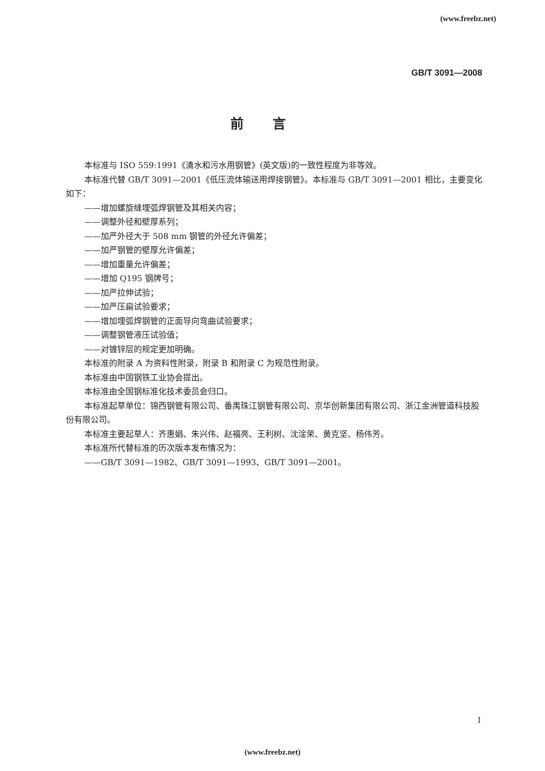(www.freebz.net)
GB/T 3091—2008
前言
本标准与 ISO 559:1991《清水和污水用钢管》(英文版)的一致性程度为非等效。
本标准代替 GB/T 3091—2001《低压流体输送用焊接钢管》。本标准与 GB/T 3091—2001 相比，主要变化如下：
——增加螺旋缝埋弧焊钢管及其相关内容；
——调整外径和壁厚系列；
——加严外径大于 508 mm 钢管的外径允许偏差；
——加严钢管的壁厚允许偏差；
——增加重量允许偏差；
——增加 Q195 钢牌号；
——加严拉伸试验；
——加严压扁试验要求；
——增加埋弧焊钢管的正面导向弯曲试验要求；
——调整钢管液压试验值；
——对镀锌层的规定更加明确。
本标准的附录 A 为资料性附录，附录 B 和附录 C 为规范性附录。
本标准由中国钢铁工业协会提出。
本标准由全国钢标准化技术委员会归口。
本标准起草单位：锦西钢管有限公司、番禺珠江钢管有限公司、京华创新集团有限公司、浙江金洲管道科技股份有限公司。
本标准主要起草人：齐惠娟、朱兴伟、赵福亮、王利树、沈淦荣、黄克坚、杨伟芳。
本标准所代替标准的历次版本发布情况为：
——GB/T 3091—1982、GB/T 3091—1993、GB/T 3091—2001。
I
(www.freebz.net)